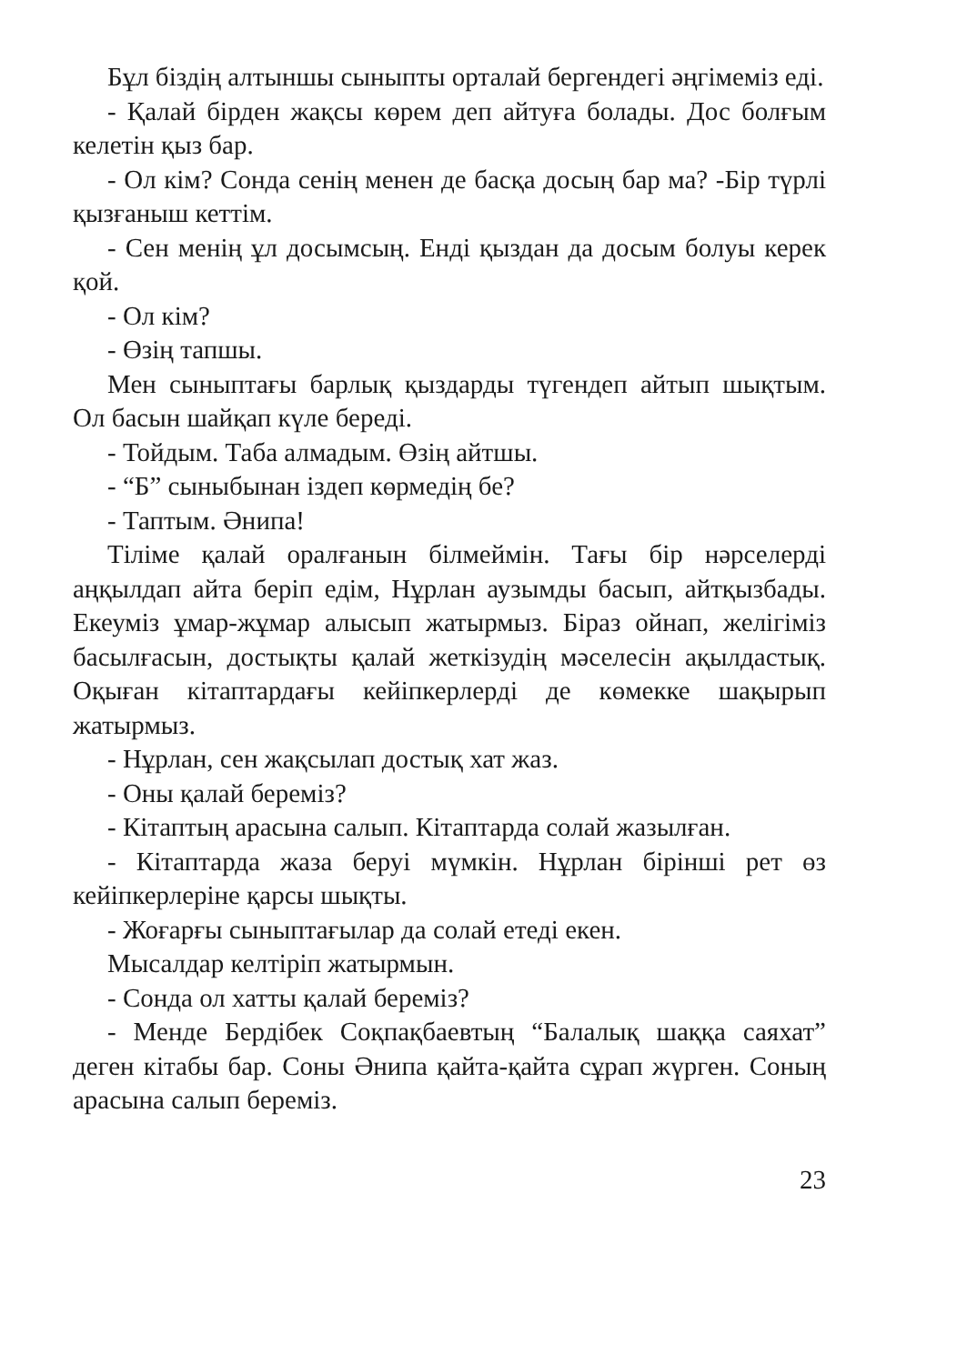Бұл біздің алтыншы сыныпты орталай бергендегі әңгімеміз еді.
- Қалай бірден жақсы көрем деп айтуға болады. Дос болғым келетін қыз бар.
- Ол кім? Сонда сенің менен де басқа досың бар ма? -Бір түрлі қызғаныш кеттім.
- Сен менің ұл досымсың. Енді қыздан да досым болуы керек қой.
- Ол кім?
- Өзің тапшы.
Мен сыныптағы барлық қыздарды түгендеп айтып шықтым. Ол басын шайқап күле береді.
- Тойдым. Таба алмадым. Өзің айтшы.
- “Б” сыныбынан іздеп көрмедің бе?
- Таптым. Әнипа!
Тіліме қалай оралғанын білмеймін. Тағы бір нәрселерді аңқылдап айта беріп едім, Нұрлан аузымды басып, айтқызбады. Екеуміз ұмар-жұмар алысып жатырмыз. Біраз ойнап, желігіміз басылғасын, достықты қалай жеткізудің мәселесін ақылдастық. Оқыған кітаптардағы кейіпкерлерді де көмекке шақырып жатырмыз.
- Нұрлан, сен жақсылап достық хат жаз.
- Оны қалай береміз?
- Кітаптың арасына салып. Кітаптарда солай жазылған.
- Кітаптарда жаза беруі мүмкін. Нұрлан бірінші рет өз кейіпкерлеріне қарсы шықты.
- Жоғарғы сыныптағылар да солай етеді екен.
Мысалдар келтіріп жатырмын.
- Сонда ол хатты қалай береміз?
- Менде Бердібек Соқпақбаевтың “Балалық шаққа саяхат” деген кітабы бар. Соны Әнипа қайта-қайта сұрап жүрген. Соның арасына салып береміз.
23